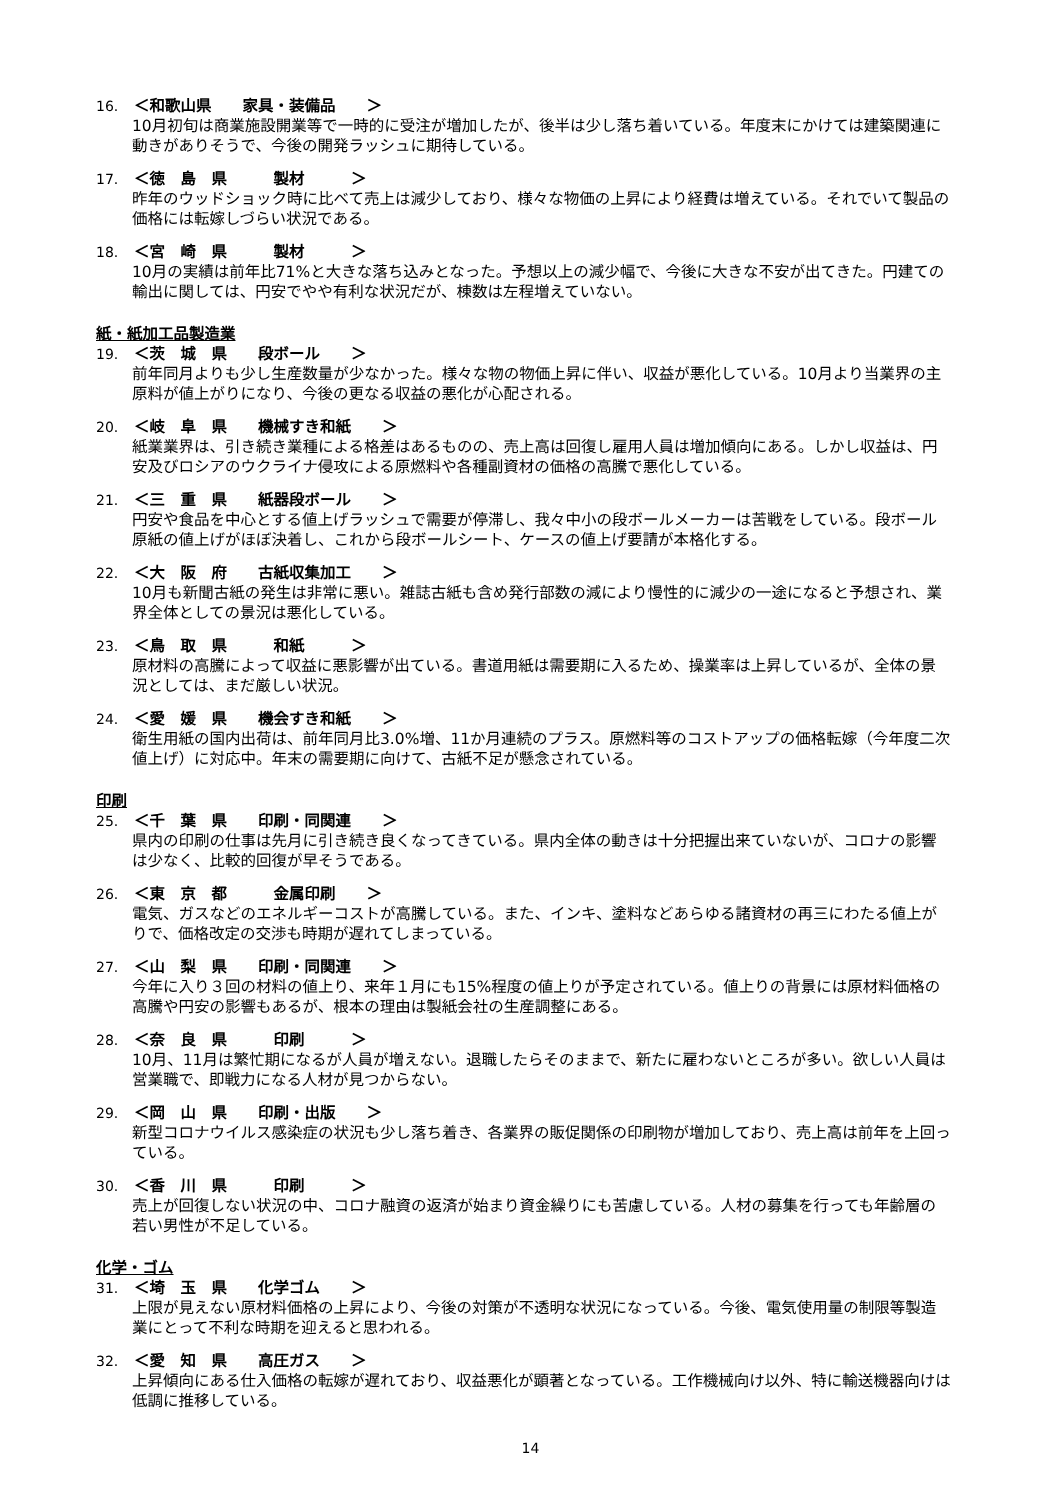16. ＜和歌山県　　家具・装備品　　＞
10月初旬は商業施設開業等で一時的に受注が増加したが、後半は少し落ち着いている。年度末にかけては建築関連に動きがありそうで、今後の開発ラッシュに期待している。
17. ＜徳　島　県　　　製材　　　＞
昨年のウッドショック時に比べて売上は減少しており、様々な物価の上昇により経費は増えている。それでいて製品の価格には転嫁しづらい状況である。
18. ＜宮　崎　県　　　製材　　　＞
10月の実績は前年比71%と大きな落ち込みとなった。予想以上の減少幅で、今後に大きな不安が出てきた。円建ての輸出に関しては、円安でやや有利な状況だが、棟数は左程増えていない。
紙・紙加工品製造業
19. ＜茨　城　県　　段ボール　　＞
前年同月よりも少し生産数量が少なかった。様々な物の物価上昇に伴い、収益が悪化している。10月より当業界の主原料が値上がりになり、今後の更なる収益の悪化が心配される。
20. ＜岐　阜　県　　機械すき和紙　　＞
紙業業界は、引き続き業種による格差はあるものの、売上高は回復し雇用人員は増加傾向にある。しかし収益は、円安及びロシアのウクライナ侵攻による原燃料や各種副資材の価格の高騰で悪化している。
21. ＜三　重　県　　紙器段ボール　　＞
円安や食品を中心とする値上げラッシュで需要が停滞し、我々中小の段ボールメーカーは苦戦をしている。段ボール原紙の値上げがほぼ決着し、これから段ボールシート、ケースの値上げ要請が本格化する。
22. ＜大　阪　府　　古紙収集加工　　＞
10月も新聞古紙の発生は非常に悪い。雑誌古紙も含め発行部数の減により慢性的に減少の一途になると予想され、業界全体としての景況は悪化している。
23. ＜鳥　取　県　　　和紙　　　＞
原材料の高騰によって収益に悪影響が出ている。書道用紙は需要期に入るため、操業率は上昇しているが、全体の景況としては、まだ厳しい状況。
24. ＜愛　媛　県　　機会すき和紙　　＞
衛生用紙の国内出荷は、前年同月比3.0%増、11か月連続のプラス。原燃料等のコストアップの価格転嫁（今年度二次値上げ）に対応中。年末の需要期に向けて、古紙不足が懸念されている。
印刷
25. ＜千　葉　県　　印刷・同関連　　＞
県内の印刷の仕事は先月に引き続き良くなってきている。県内全体の動きは十分把握出来ていないが、コロナの影響は少なく、比較的回復が早そうである。
26. ＜東　京　都　　　金属印刷　　＞
電気、ガスなどのエネルギーコストが高騰している。また、インキ、塗料などあらゆる諸資材の再三にわたる値上がりで、価格改定の交渉も時期が遅れてしまっている。
27. ＜山　梨　県　　印刷・同関連　　＞
今年に入り３回の材料の値上り、来年１月にも15%程度の値上りが予定されている。値上りの背景には原材料価格の高騰や円安の影響もあるが、根本の理由は製紙会社の生産調整にある。
28. ＜奈　良　県　　　印刷　　　＞
10月、11月は繁忙期になるが人員が増えない。退職したらそのままで、新たに雇わないところが多い。欲しい人員は営業職で、即戦力になる人材が見つからない。
29. ＜岡　山　県　　印刷・出版　　＞
新型コロナウイルス感染症の状況も少し落ち着き、各業界の販促関係の印刷物が増加しており、売上高は前年を上回っている。
30. ＜香　川　県　　　印刷　　　＞
売上が回復しない状況の中、コロナ融資の返済が始まり資金繰りにも苦慮している。人材の募集を行っても年齢層の若い男性が不足している。
化学・ゴム
31. ＜埼　玉　県　　化学ゴム　　＞
上限が見えない原材料価格の上昇により、今後の対策が不透明な状況になっている。今後、電気使用量の制限等製造業にとって不利な時期を迎えると思われる。
32. ＜愛　知　県　　高圧ガス　　＞
上昇傾向にある仕入価格の転嫁が遅れており、収益悪化が顕著となっている。工作機械向け以外、特に輸送機器向けは低調に推移している。
14